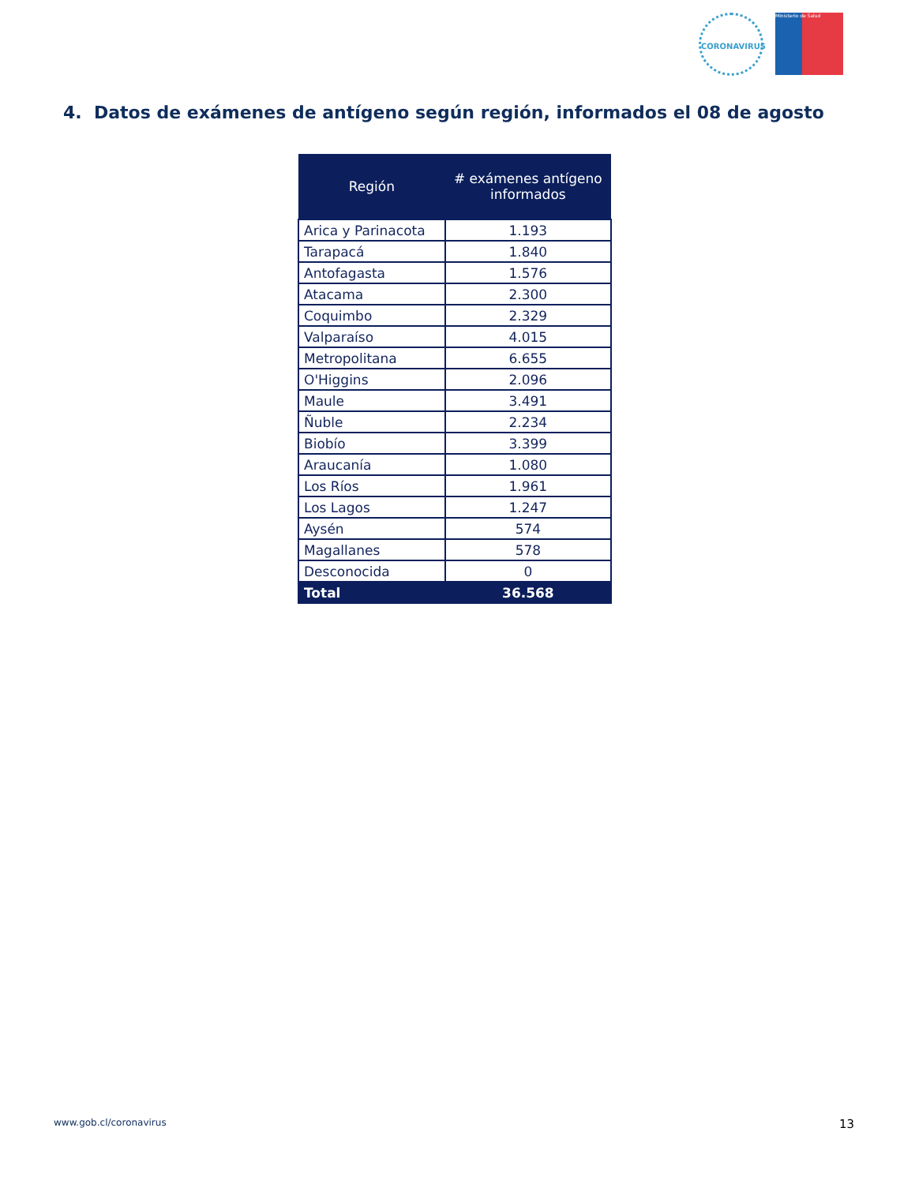CORONAVIRUS Ministerio de Salud
4. Datos de exámenes de antígeno según región, informados el 08 de agosto
| Región | # exámenes antígeno informados |
| --- | --- |
| Arica y Parinacota | 1.193 |
| Tarapacá | 1.840 |
| Antofagasta | 1.576 |
| Atacama | 2.300 |
| Coquimbo | 2.329 |
| Valparaíso | 4.015 |
| Metropolitana | 6.655 |
| O'Higgins | 2.096 |
| Maule | 3.491 |
| Ñuble | 2.234 |
| Biobío | 3.399 |
| Araucanía | 1.080 |
| Los Ríos | 1.961 |
| Los Lagos | 1.247 |
| Aysén | 574 |
| Magallanes | 578 |
| Desconocida | 0 |
| Total | 36.568 |
www.gob.cl/coronavirus 13